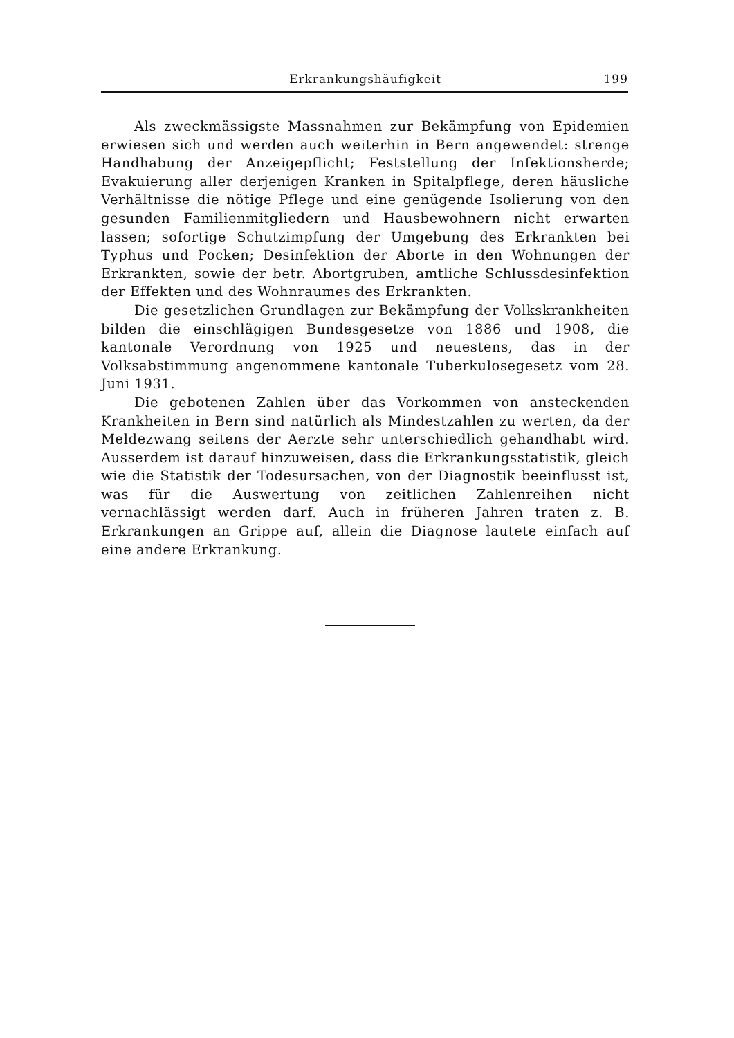Erkrankungshäufigkeit 199
Als zweckmässigste Massnahmen zur Bekämpfung von Epidemien erwiesen sich und werden auch weiterhin in Bern angewendet: strenge Handhabung der Anzeigepflicht; Feststellung der Infektionsherde; Evakuierung aller derjenigen Kranken in Spitalpflege, deren häusliche Verhältnisse die nötige Pflege und eine genügende Isolierung von den gesunden Familienmitgliedern und Hausbewohnern nicht erwarten lassen; sofortige Schutzimpfung der Umgebung des Erkrankten bei Typhus und Pocken; Desinfektion der Aborte in den Wohnungen der Erkrankten, sowie der betr. Abortgruben, amtliche Schlussdesinfektion der Effekten und des Wohnraumes des Erkrankten.
Die gesetzlichen Grundlagen zur Bekämpfung der Volkskrankheiten bilden die einschlägigen Bundesgesetze von 1886 und 1908, die kantonale Verordnung von 1925 und neuestens, das in der Volksabstimmung angenommene kantonale Tuberkulosegesetz vom 28. Juni 1931.
Die gebotenen Zahlen über das Vorkommen von ansteckenden Krankheiten in Bern sind natürlich als Mindestzahlen zu werten, da der Meldezwang seitens der Aerzte sehr unterschiedlich gehandhabt wird. Ausserdem ist darauf hinzuweisen, dass die Erkrankungsstatistik, gleich wie die Statistik der Todesursachen, von der Diagnostik beeinflusst ist, was für die Auswertung von zeitlichen Zahlenreihen nicht vernachlässigt werden darf. Auch in früheren Jahren traten z. B. Erkrankungen an Grippe auf, allein die Diagnose lautete einfach auf eine andere Erkrankung.